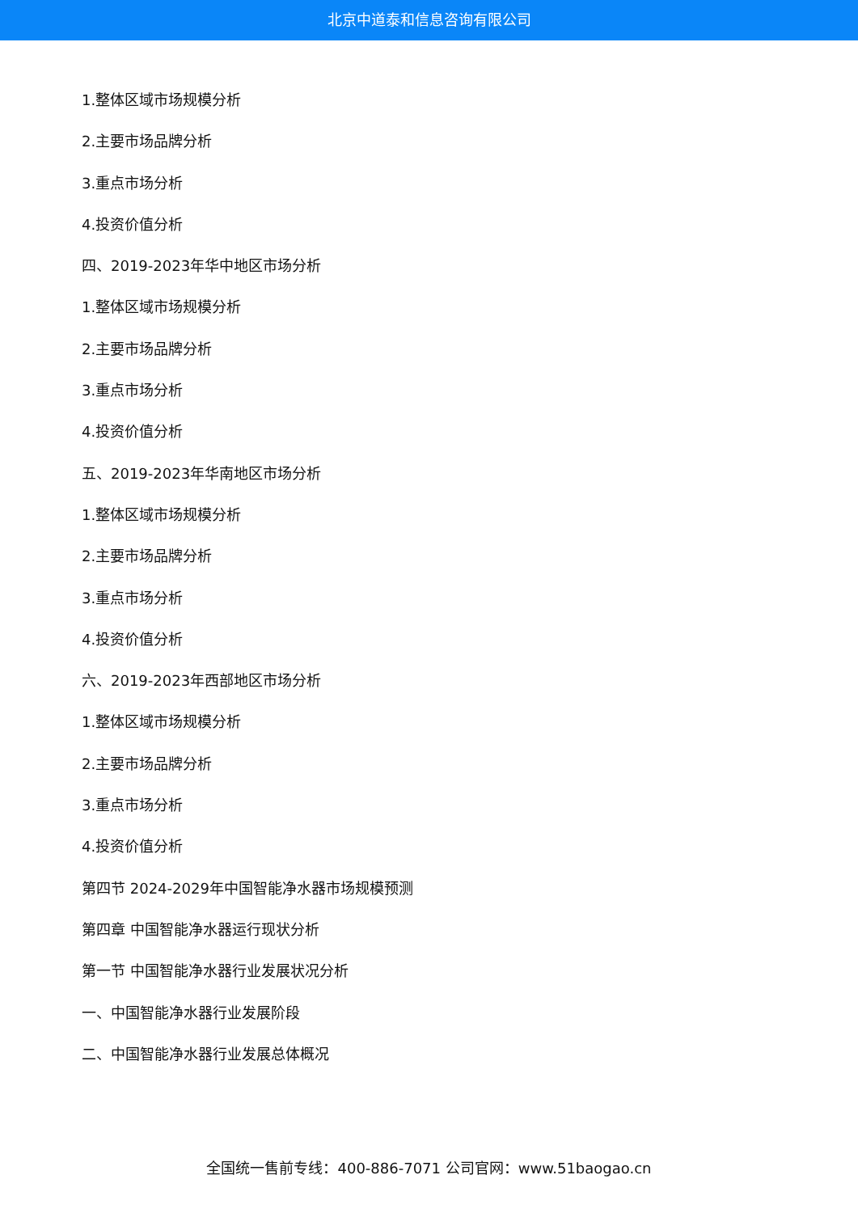北京中道泰和信息咨询有限公司
1.整体区域市场规模分析
2.主要市场品牌分析
3.重点市场分析
4.投资价值分析
四、2019-2023年华中地区市场分析
1.整体区域市场规模分析
2.主要市场品牌分析
3.重点市场分析
4.投资价值分析
五、2019-2023年华南地区市场分析
1.整体区域市场规模分析
2.主要市场品牌分析
3.重点市场分析
4.投资价值分析
六、2019-2023年西部地区市场分析
1.整体区域市场规模分析
2.主要市场品牌分析
3.重点市场分析
4.投资价值分析
第四节 2024-2029年中国智能净水器市场规模预测
第四章 中国智能净水器运行现状分析
第一节 中国智能净水器行业发展状况分析
一、中国智能净水器行业发展阶段
二、中国智能净水器行业发展总体概况
全国统一售前专线：400-886-7071 公司官网：www.51baogao.cn